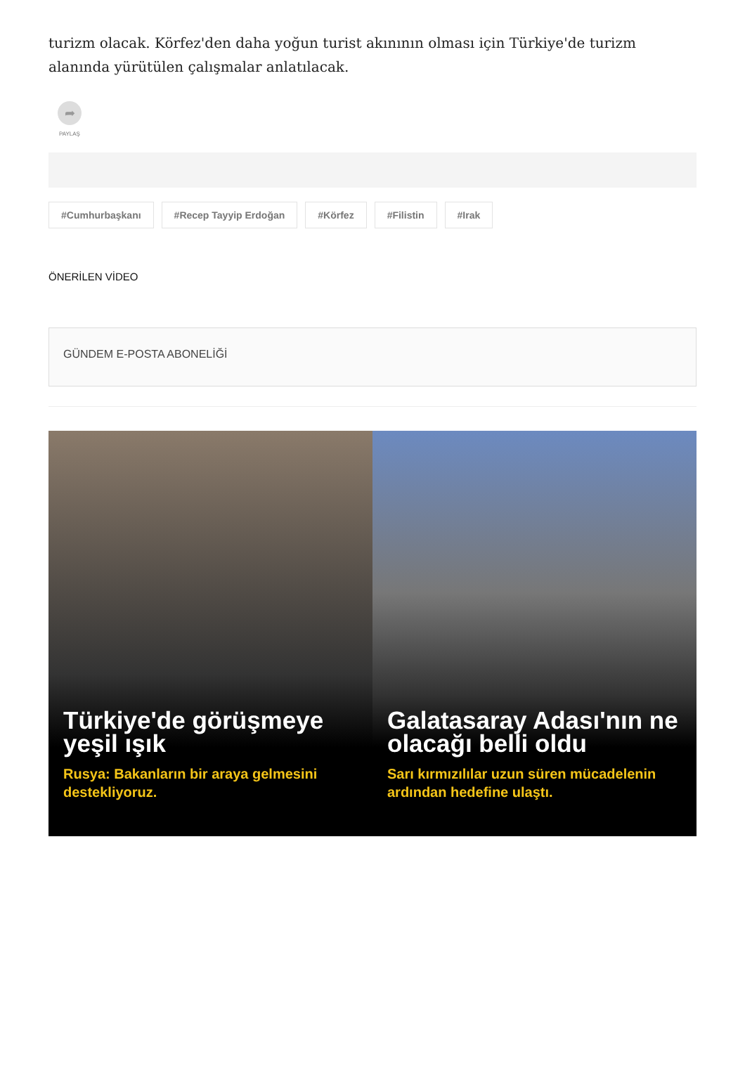turizm olacak. Körfez'den daha yoğun turist akınının olması için Türkiye'de turizm alanında yürütülen çalışmalar anlatılacak.
➦
PAYLAŞ
#Cumhurbaşkanı #Recep Tayyip Erdoğan #Körfez #Filistin #Irak
ÖNERİLEN VİDEO
GÜNDEM E-POSTA ABONELİĞİ
Türkiye'de görüşmeye yeşil ışık
Rusya: Bakanların bir araya gelmesini destekliyoruz.
Galatasaray Adası'nın ne olacağı belli oldu
Sarı kırmızılılar uzun süren mücadelenin ardından hedefine ulaştı.